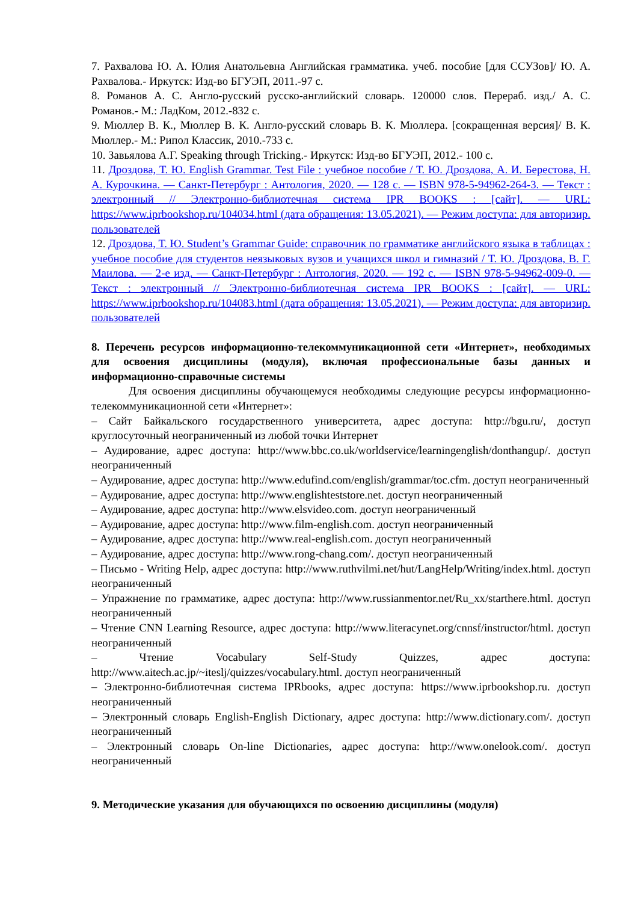7. Рахвалова Ю. А. Юлия Анатольевна Английская грамматика. учеб. пособие [для ССУЗов]/ Ю. А. Рахвалова.- Иркутск: Изд-во БГУЭП, 2011.-97 с.
8. Романов А. С. Англо-русский русско-английский словарь. 120000 слов. Перераб. изд./ А. С. Романов.- М.: ЛадКом, 2012.-832 с.
9. Мюллер В. К., Мюллер В. К. Англо-русский словарь В. К. Мюллера. [сокращенная версия]/ В. К. Мюллер.- М.: Рипол Классик, 2010.-733 с.
10. Завьялова А.Г. Speaking through Tricking.- Иркутск: Изд-во БГУЭП, 2012.- 100 с.
11. Дроздова, Т. Ю. English Grammar. Test File : учебное пособие / Т. Ю. Дроздова, А. И. Берестова, Н. А. Курочкина. — Санкт-Петербург : Антология, 2020. — 128 с. — ISBN 978-5-94962-264-3. — Текст : электронный // Электронно-библиотечная система IPR BOOKS : [сайт]. — URL: https://www.iprbookshop.ru/104034.html (дата обращения: 13.05.2021). — Режим доступа: для авторизир. пользователей
12. Дроздова, Т. Ю. Student’s Grammar Guide: справочник по грамматике английского языка в таблицах : учебное пособие для студентов неязыковых вузов и учащихся школ и гимназий / Т. Ю. Дроздова, В. Г. Маилова. — 2-е изд. — Санкт-Петербург : Антология, 2020. — 192 с. — ISBN 978-5-94962-009-0. — Текст : электронный // Электронно-библиотечная система IPR BOOKS : [сайт]. — URL: https://www.iprbookshop.ru/104083.html (дата обращения: 13.05.2021). — Режим доступа: для авторизир. пользователей
8. Перечень ресурсов информационно-телекоммуникационной сети «Интернет», необходимых для освоения дисциплины (модуля), включая профессиональные базы данных и информационно-справочные системы
Для освоения дисциплины обучающемуся необходимы следующие ресурсы информационно-телекоммуникационной сети «Интернет»:
– Сайт Байкальского государственного университета, адрес доступа: http://bgu.ru/, доступ круглосуточный неограниченный из любой точки Интернет
– Аудирование, адрес доступа: http://www.bbc.co.uk/worldservice/learningenglish/donthangup/. доступ неограниченный
– Аудирование, адрес доступа: http://www.edufind.com/english/grammar/toc.cfm. доступ неограниченный
– Аудирование, адрес доступа: http://www.englishteststore.net. доступ неограниченный
– Аудирование, адрес доступа: http://www.elsvideo.com. доступ неограниченный
– Аудирование, адрес доступа: http://www.film-english.com. доступ неограниченный
– Аудирование, адрес доступа: http://www.real-english.com. доступ неограниченный
– Аудирование, адрес доступа: http://www.rong-chang.com/. доступ неограниченный
– Письмо - Writing Help, адрес доступа: http://www.ruthvilmi.net/hut/LangHelp/Writing/index.html. доступ неограниченный
– Упражнение по грамматике, адрес доступа: http://www.russianmentor.net/Ru_xx/starthere.html. доступ неограниченный
– Чтение CNN Learning Resource, адрес доступа: http://www.literacynet.org/cnnsf/instructor/html. доступ неограниченный
– Чтение Vocabulary Self-Study Quizzes, адрес доступа: http://www.aitech.ac.jp/~iteslj/quizzes/vocabulary.html. доступ неограниченный
– Электронно-библиотечная система IPRbooks, адрес доступа: https://www.iprbookshop.ru. доступ неограниченный
– Электронный словарь English-English Dictionary, адрес доступа: http://www.dictionary.com/. доступ неограниченный
– Электронный словарь On-line Dictionaries, адрес доступа: http://www.onelook.com/. доступ неограниченный
9. Методические указания для обучающихся по освоению дисциплины (модуля)